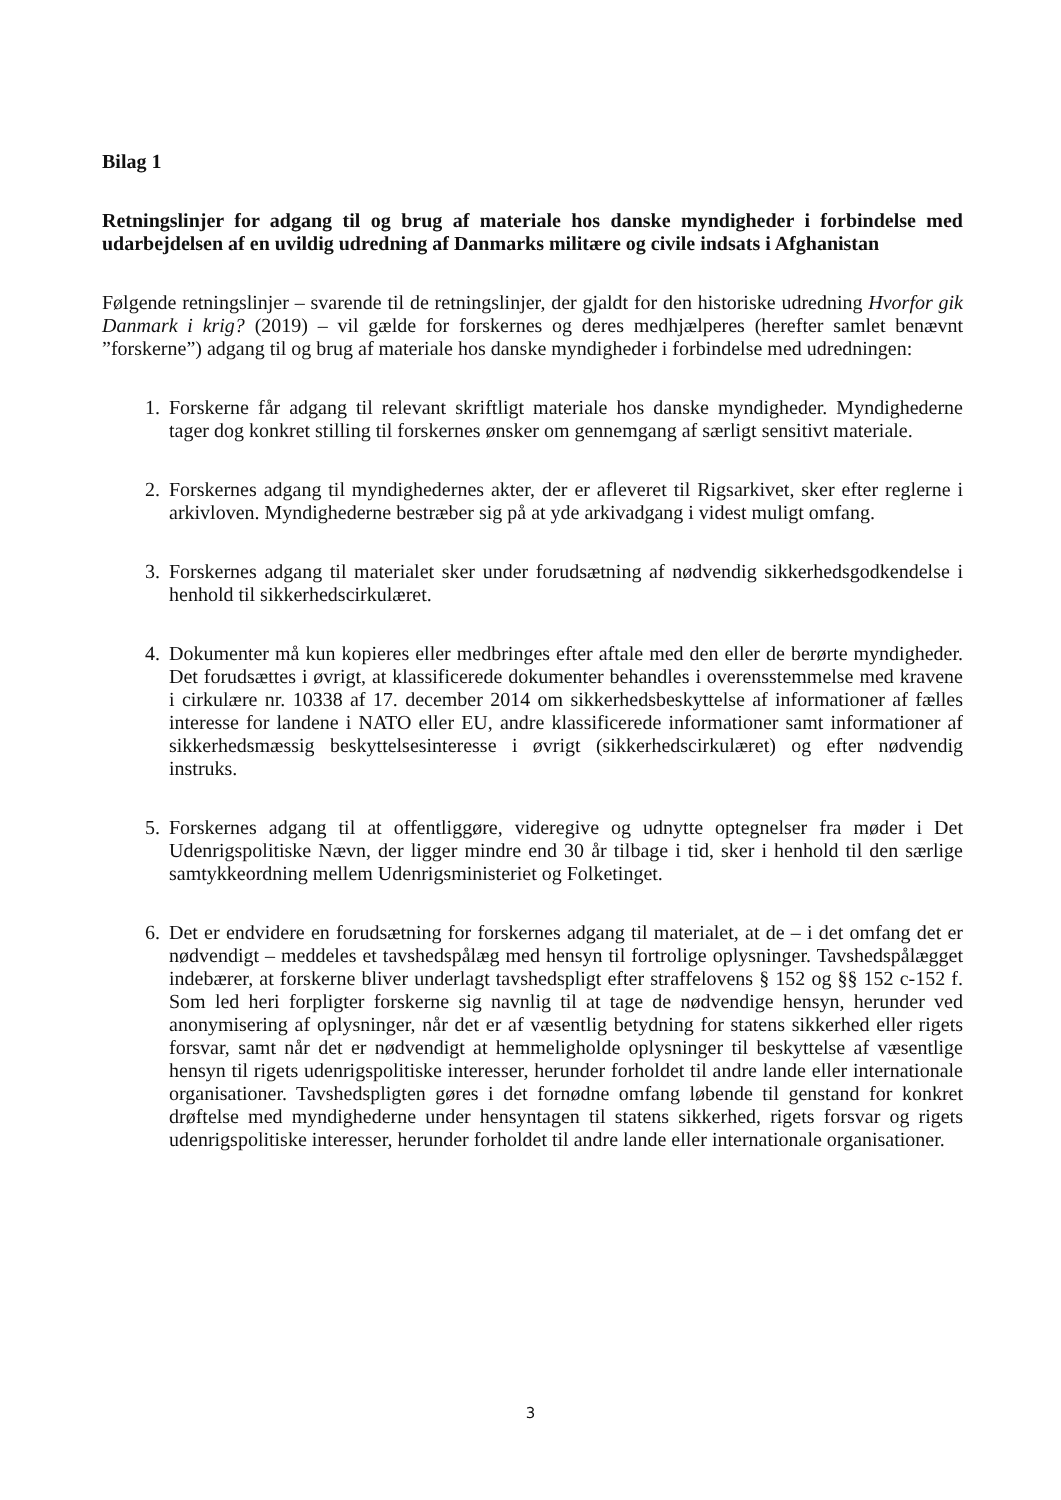Bilag 1
Retningslinjer for adgang til og brug af materiale hos danske myndigheder i forbindelse med udarbejdelsen af en uvildig udredning af Danmarks militære og civile indsats i Afghanistan
Følgende retningslinjer – svarende til de retningslinjer, der gjaldt for den historiske udredning Hvorfor gik Danmark i krig? (2019) – vil gælde for forskernes og deres medhjælperes (herefter samlet benævnt ”forskerne”) adgang til og brug af materiale hos danske myndigheder i forbindelse med udredningen:
1. Forskerne får adgang til relevant skriftligt materiale hos danske myndigheder. Myndighederne tager dog konkret stilling til forskernes ønsker om gennemgang af særligt sensitivt materiale.
2. Forskernes adgang til myndighedernes akter, der er afleveret til Rigsarkivet, sker efter reglerne i arkivloven. Myndighederne bestræber sig på at yde arkivadgang i videst muligt omfang.
3. Forskernes adgang til materialet sker under forudsætning af nødvendig sikkerhedsgodkendelse i henhold til sikkerhedscirkulæret.
4. Dokumenter må kun kopieres eller medbringes efter aftale med den eller de berørte myndigheder. Det forudsættes i øvrigt, at klassificerede dokumenter behandles i overensstemmelse med kravene i cirkulære nr. 10338 af 17. december 2014 om sikkerhedsbeskyttelse af informationer af fælles interesse for landene i NATO eller EU, andre klassificerede informationer samt informationer af sikkerhedsmæssig beskyttelsesinteresse i øvrigt (sikkerhedscirkulæret) og efter nødvendig instruks.
5. Forskernes adgang til at offentliggøre, videregive og udnytte optegnelser fra møder i Det Udenrigspolitiske Nævn, der ligger mindre end 30 år tilbage i tid, sker i henhold til den særlige samtykkeordning mellem Udenrigsministeriet og Folketinget.
6. Det er endvidere en forudsætning for forskernes adgang til materialet, at de – i det omfang det er nødvendigt – meddeles et tavshedspålæg med hensyn til fortrolige oplysninger. Tavshedspålægget indebærer, at forskerne bliver underlagt tavshedspligt efter straffelovens § 152 og §§ 152 c-152 f. Som led heri forpligter forskerne sig navnlig til at tage de nødvendige hensyn, herunder ved anonymisering af oplysninger, når det er af væsentlig betydning for statens sikkerhed eller rigets forsvar, samt når det er nødvendigt at hemmeligholde oplysninger til beskyttelse af væsentlige hensyn til rigets udenrigspolitiske interesser, herunder forholdet til andre lande eller internationale organisationer. Tavshedspligten gøres i det fornødne omfang løbende til genstand for konkret drøftelse med myndighederne under hensyntagen til statens sikkerhed, rigets forsvar og rigets udenrigspolitiske interesser, herunder forholdet til andre lande eller internationale organisationer.
3